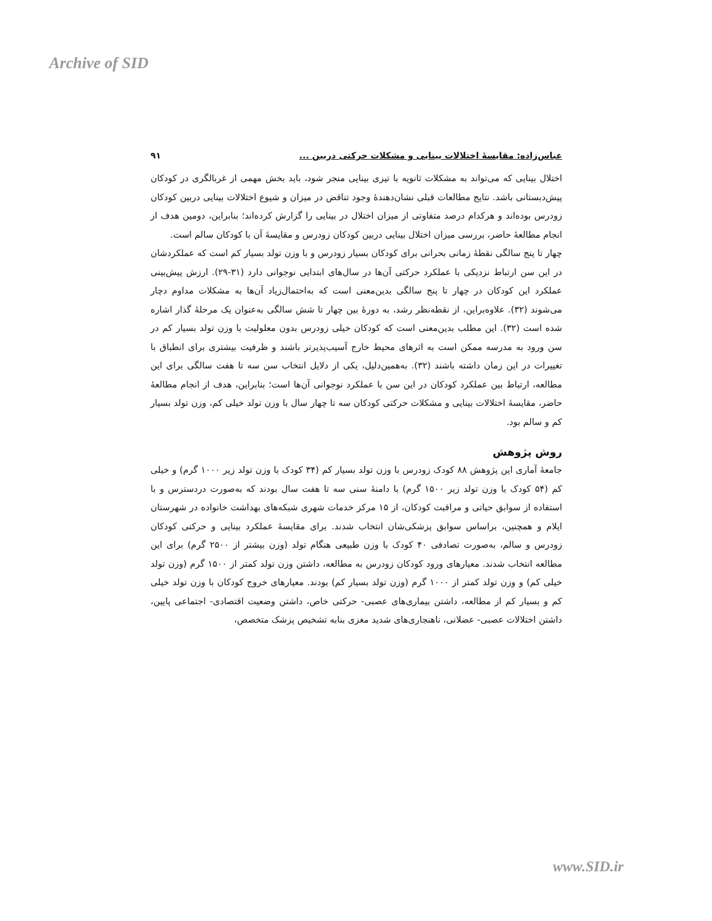Archive of SID
عباس‌زاده: مقایسۀ اختلالات بینایی و مشکلات حرکتی دربین ... ۹۱
اختلال بینایی که می‌تواند به مشکلات ثانویه با تیزی بینایی منجر شود، باید بخش مهمی از غربالگری در کودکان پیش‌دبستانی باشد. نتایج مطالعات قبلی نشان‌دهندۀ وجود تناقض در میزان و شیوع اختلالات بینایی دربین کودکان زودرس بوده‌اند و هرکدام درصد متفاوتی از میزان اختلال در بینایی را گزارش کرده‌اند؛ بنابراین، دومین هدف از انجام مطالعۀ حاضر، بررسی میزان اختلال بینایی دربین کودکان زودرس و مقایسۀ آن با کودکان سالم است.
چهار تا پنج سالگی نقطۀ زمانی بحرانی برای کودکان بسیار زودرس و با وزن تولد بسیار کم است که عملکردشان در این سن ارتباط نزدیکی با عملکرد حرکتی آن‌ها در سال‌های ابتدایی نوجوانی دارد (۳۱-۲۹). ارزش پیش‌بینی عملکرد این کودکان در چهار تا پنج سالگی بدین‌معنی است که به‌احتمال‌زیاد آن‌ها به مشکلات مداوم دچار می‌شوند (۳۲). علاوه‌براین، از نقطه‌نظر رشد، به دورۀ بین چهار تا شش سالگی به‌عنوان یک مرحلۀ گذار اشاره شده است (۳۲). این مطلب بدین‌معنی است که کودکان خیلی زودرس بدون معلولیت با وزن تولد بسیار کم در سن ورود به مدرسه ممکن است به اثرهای محیط خارج آسیب‌پذیرتر باشند و ظرفیت بیشتری برای انطباق با تغییرات در این زمان داشته باشند (۳۲). به‌همین‌دلیل، یکی از دلایل انتخاب سن سه تا هفت سالگی برای این مطالعه، ارتباط بین عملکرد کودکان در این سن با عملکرد نوجوانی آن‌ها است؛ بنابراین، هدف از انجام مطالعۀ حاضر، مقایسۀ اختلالات بینایی و مشکلات حرکتی کودکان سه تا چهار سال با وزن تولد خیلی کم، وزن تولد بسیار کم و سالم بود.
روش پژوهش
جامعۀ آماری این پژوهش ۸۸ کودک زودرس با وزن تولد بسیار کم (۳۴ کودک با وزن تولد زیر ۱۰۰۰ گرم) و خیلی کم (۵۴ کودک با وزن تولد زیر ۱۵۰۰ گرم) با دامنۀ سنی سه تا هفت سال بودند که به‌صورت دردسترس و با استفاده از سوابق حیاتی و مراقبت کودکان، از ۱۵ مرکز خدمات شهری شبکه‌های بهداشت خانواده در شهرستان ایلام و همچنین، براساس سوابق پزشکی‌شان انتخاب شدند. برای مقایسۀ عملکرد بینایی و حرکتی کودکان زودرس و سالم، به‌صورت تصادفی ۴۰ کودک با وزن طبیعی هنگام تولد (وزن بیشتر از ۲۵۰۰ گرم) برای این مطالعه انتخاب شدند. معیارهای ورود کودکان زودرس به مطالعه، داشتن وزن تولد کمتر از ۱۵۰۰ گرم (وزن تولد خیلی کم) و وزن تولد کمتر از ۱۰۰۰ گرم (وزن تولد بسیار کم) بودند. معیارهای خروج کودکان با وزن تولد خیلی کم و بسیار کم از مطالعه، داشتن بیماری‌های عصبی- حرکتی خاص، داشتن وضعیت اقتصادی- اجتماعی پایین، داشتن اختلالات عصبی- عضلانی، ناهنجاری‌های شدید مغزی بنابه تشخیص پزشک متخصص،
www.SID.ir